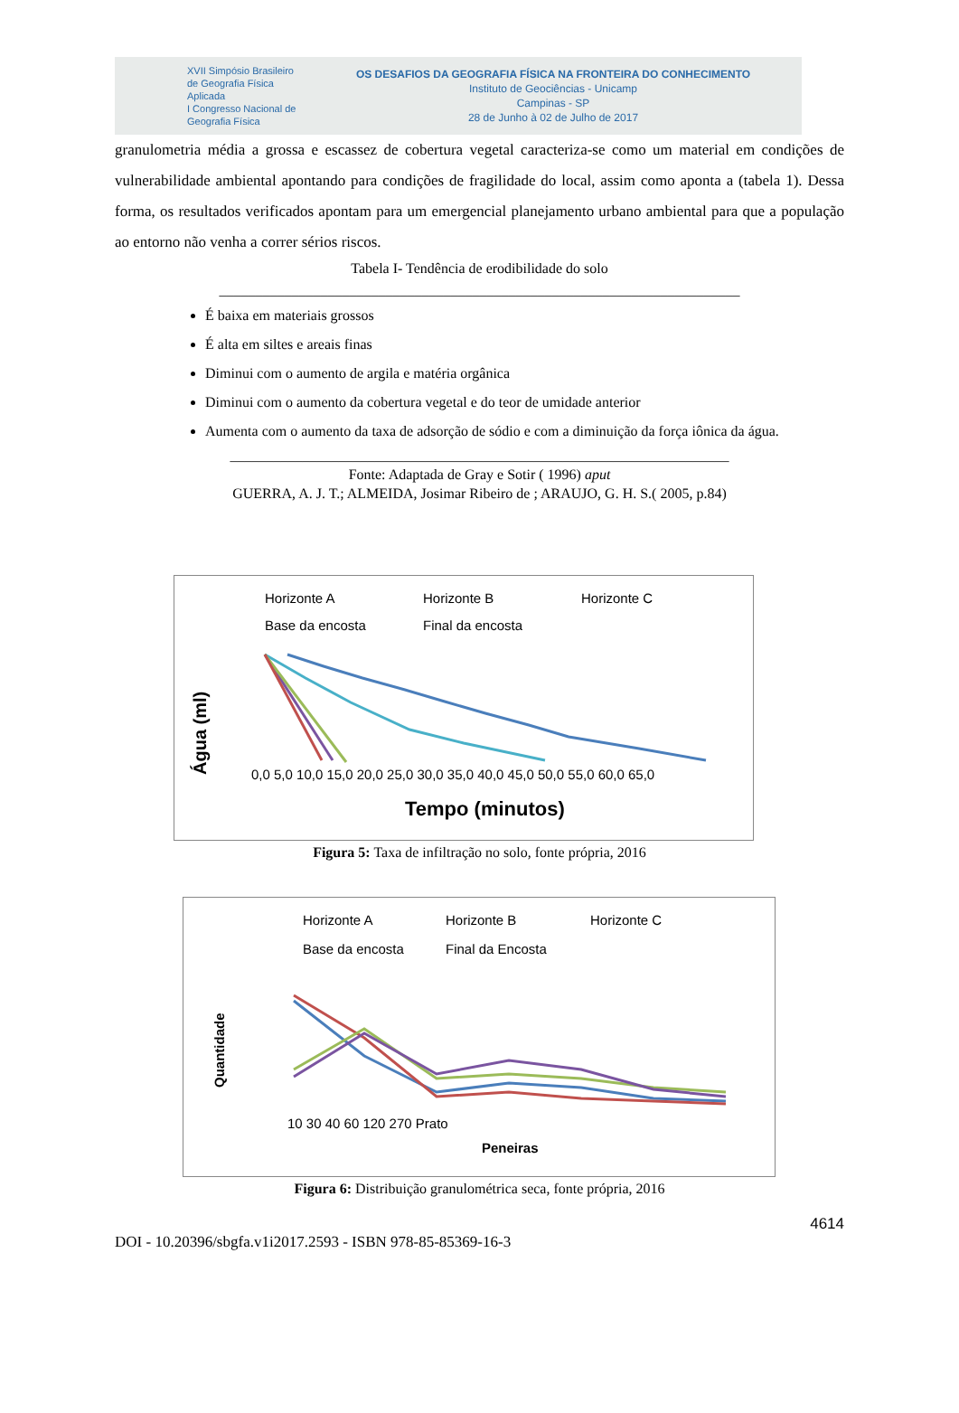XVII Simpósio Brasileiro de Geografia Física Aplicada
I Congresso Nacional de Geografia Física
OS DESAFIOS DA GEOGRAFIA FÍSICA NA FRONTEIRA DO CONHECIMENTO
Instituto de Geociências - Unicamp
Campinas - SP
28 de Junho à 02 de Julho de 2017
granulometria média a grossa e escassez de cobertura vegetal caracteriza-se como um material em condições de vulnerabilidade ambiental apontando para condições de fragilidade do local, assim como aponta a (tabela 1). Dessa forma, os resultados verificados apontam para um emergencial planejamento urbano ambiental para que a população ao entorno não venha a correr sérios riscos.
Tabela I- Tendência de erodibilidade do solo
________________________________________________________________________
É baixa em materiais grossos
É alta em siltes e areais finas
Diminui com o aumento de argila e matéria orgânica
Diminui com o aumento da cobertura vegetal e do teor de umidade anterior
Aumenta com o aumento da taxa de adsorção de sódio e com a diminuição da força iônica da água.
_____________________________________________________________________
Fonte: Adaptada de Gray e Sotir ( 1996) aput
GUERRA, A. J. T.; ALMEIDA, Josimar Ribeiro de ; ARAUJO, G. H. S.( 2005, p.84)
Horizonte A
Horizonte B
Horizonte C
Base da encosta
Final da encosta
Água (ml)
0,0 5,0 10,0 15,0 20,0 25,0 30,0 35,0 40,0 45,0 50,0 55,0 60,0 65,0
Tempo (minutos)
Figura 5: Taxa de infiltração no solo, fonte própria, 2016
Horizonte A
Horizonte B
Horizonte C
Base da encosta
Final da Encosta
Quantidade
10 30 40 60 120 270 Prato
Peneiras
Figura 6: Distribuição granulométrica seca, fonte própria, 2016
4614
DOI - 10.20396/sbgfa.v1i2017.2593 - ISBN 978-85-85369-16-3